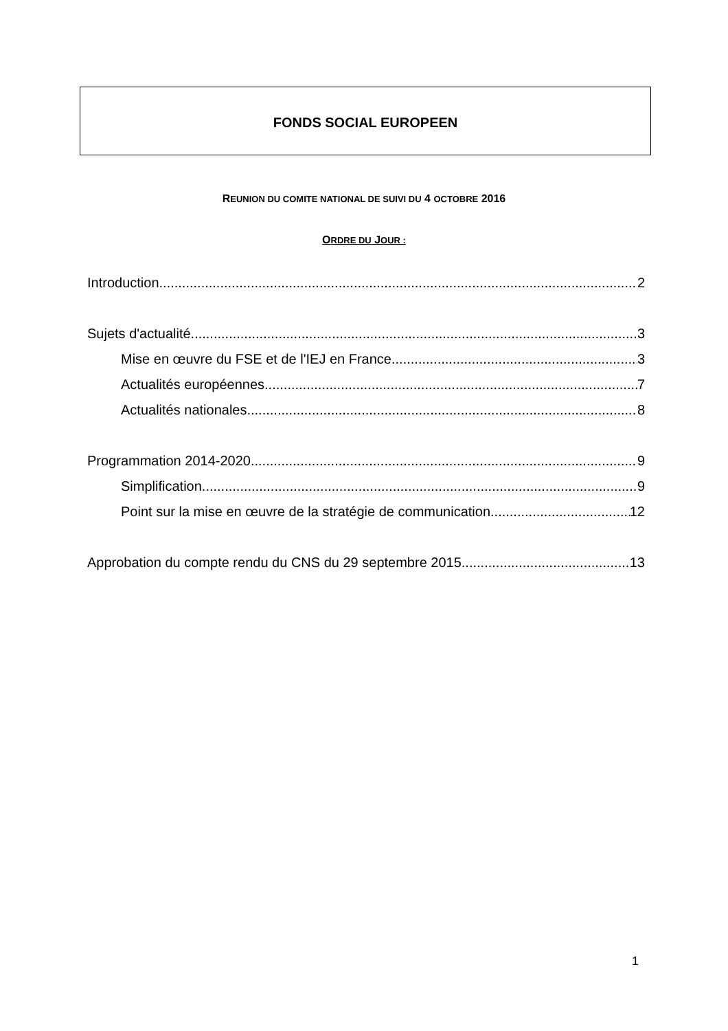FONDS SOCIAL EUROPEEN
REUNION DU COMITE NATIONAL DE SUIVI DU 4 OCTOBRE 2016
ORDRE DU JOUR :
Introduction 2
Sujets d'actualité 3
Mise en œuvre du FSE et de l'IEJ en France 3
Actualités européennes 7
Actualités nationales 8
Programmation 2014-2020 9
Simplification 9
Point sur la mise en œuvre de la stratégie de communication 12
Approbation du compte rendu du CNS du 29 septembre 2015 13
1